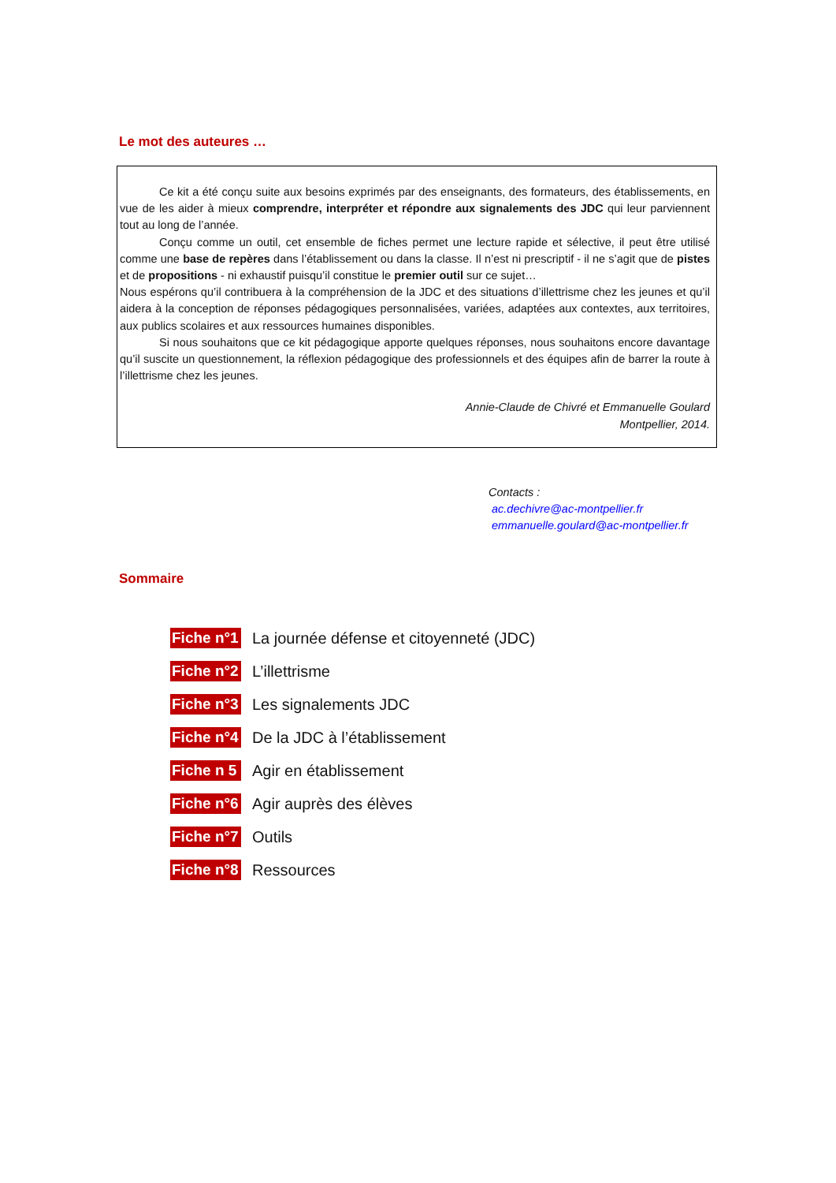Le mot des auteures …
Ce kit a été conçu suite aux besoins exprimés par des enseignants, des formateurs, des établissements, en vue de les aider à mieux comprendre, interpréter et répondre aux signalements des JDC qui leur parviennent tout au long de l’année.
Conçu comme un outil, cet ensemble de fiches permet une lecture rapide et sélective, il peut être utilisé comme une base de repères dans l’établissement ou dans la classe. Il n’est ni prescriptif - il ne s’agit que de pistes et de propositions - ni exhaustif puisqu’il constitue le premier outil sur ce sujet…
Nous espérons qu’il contribuera à la compréhension de la JDC et des situations d’illettrisme chez les jeunes et qu’il aidera à la conception de réponses pédagogiques personnalisées, variées, adaptées aux contextes, aux territoires, aux publics scolaires et aux ressources humaines disponibles.
Si nous souhaitons que ce kit pédagogique apporte quelques réponses, nous souhaitons encore davantage qu’il suscite un questionnement, la réflexion pédagogique des professionnels et des équipes afin de barrer la route à l’illettrisme chez les jeunes.
Annie-Claude de Chivré et Emmanuelle Goulard
Montpellier, 2014.
Contacts :
ac.dechivre@ac-montpellier.fr
emmanuelle.goulard@ac-montpellier.fr
Sommaire
Fiche n°1 La journée défense et citoyenneté (JDC)
Fiche n°2 L’illettrisme
Fiche n°3 Les signalements JDC
Fiche n°4 De la JDC à l’établissement
Fiche n 5 Agir en établissement
Fiche n°6 Agir auprès des élèves
Fiche n°7 Outils
Fiche n°8 Ressources